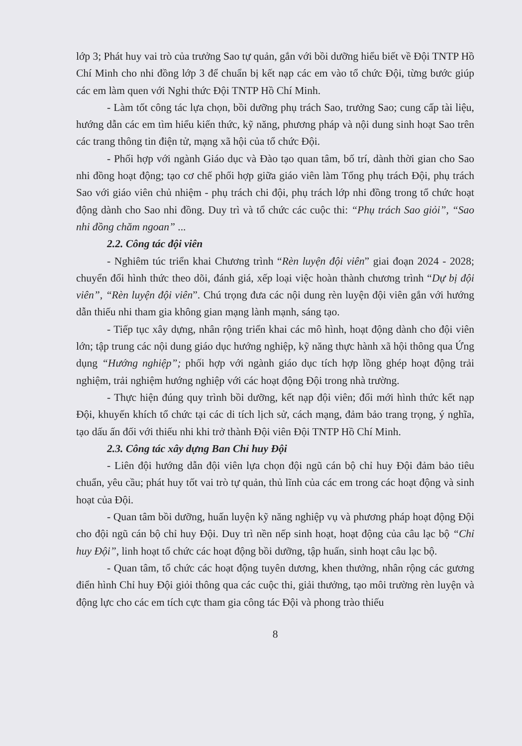lớp 3; Phát huy vai trò của trưởng Sao tự quản, gắn với bồi dưỡng hiểu biết về Đội TNTP Hồ Chí Minh cho nhi đồng lớp 3 để chuẩn bị kết nạp các em vào tổ chức Đội, từng bước giúp các em làm quen với Nghi thức Đội TNTP Hồ Chí Minh.
- Làm tốt công tác lựa chọn, bồi dưỡng phụ trách Sao, trưởng Sao; cung cấp tài liệu, hướng dẫn các em tìm hiểu kiến thức, kỹ năng, phương pháp và nội dung sinh hoạt Sao trên các trang thông tin điện tử, mạng xã hội của tổ chức Đội.
- Phối hợp với ngành Giáo dục và Đào tạo quan tâm, bố trí, dành thời gian cho Sao nhi đồng hoạt động; tạo cơ chế phối hợp giữa giáo viên làm Tổng phụ trách Đội, phụ trách Sao với giáo viên chủ nhiệm - phụ trách chi đội, phụ trách lớp nhi đồng trong tổ chức hoạt động dành cho Sao nhi đồng. Duy trì và tổ chức các cuộc thi: “Phụ trách Sao giỏi”, “Sao nhi đồng chăm ngoan” ...
2.2. Công tác đội viên
- Nghiêm túc triển khai Chương trình “Rèn luyện đội viên” giai đoạn 2024 - 2028; chuyển đổi hình thức theo dõi, đánh giá, xếp loại việc hoàn thành chương trình “Dự bị đội viên”, “Rèn luyện đội viên”. Chú trọng đưa các nội dung rèn luyện đội viên gắn với hướng dẫn thiếu nhi tham gia không gian mạng lành mạnh, sáng tạo.
- Tiếp tục xây dựng, nhân rộng triển khai các mô hình, hoạt động dành cho đội viên lớn; tập trung các nội dung giáo dục hướng nghiệp, kỹ năng thực hành xã hội thông qua Ứng dụng “Hướng nghiệp”; phối hợp với ngành giáo dục tích hợp lồng ghép hoạt động trải nghiệm, trải nghiệm hướng nghiệp với các hoạt động Đội trong nhà trường.
- Thực hiện đúng quy trình bồi dưỡng, kết nạp đội viên; đổi mới hình thức kết nạp Đội, khuyến khích tổ chức tại các di tích lịch sử, cách mạng, đảm bảo trang trọng, ý nghĩa, tạo dấu ấn đối với thiếu nhi khi trở thành Đội viên Đội TNTP Hồ Chí Minh.
2.3. Công tác xây dựng Ban Chỉ huy Đội
- Liên đội hướng dẫn đội viên lựa chọn đội ngũ cán bộ chỉ huy Đội đảm bảo tiêu chuẩn, yêu cầu; phát huy tốt vai trò tự quản, thủ lĩnh của các em trong các hoạt động và sinh hoạt của Đội.
- Quan tâm bồi dưỡng, huấn luyện kỹ năng nghiệp vụ và phương pháp hoạt động Đội cho đội ngũ cán bộ chỉ huy Đội. Duy trì nền nếp sinh hoạt, hoạt động của câu lạc bộ “Chỉ huy Đội”, linh hoạt tổ chức các hoạt động bồi dưỡng, tập huấn, sinh hoạt câu lạc bộ.
- Quan tâm, tổ chức các hoạt động tuyên dương, khen thưởng, nhân rộng các gương điển hình Chỉ huy Đội giỏi thông qua các cuộc thi, giải thưởng, tạo môi trường rèn luyện và động lực cho các em tích cực tham gia công tác Đội và phong trào thiếu
8